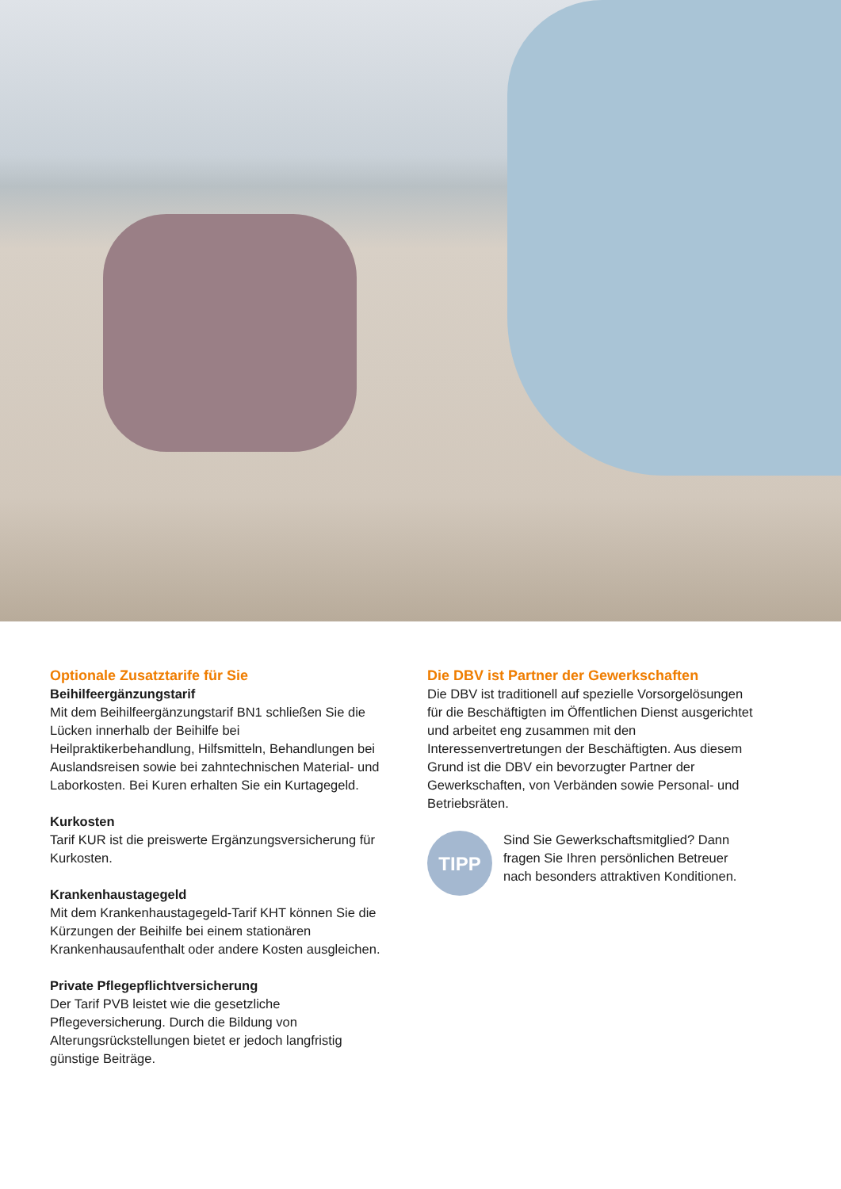Optionale Zusatztarife für Sie
Beihilfeergänzungstarif
Mit dem Beihilfeergänzungstarif BN1 schließen Sie die Lücken innerhalb der Beihilfe bei Heilpraktikerbehandlung, Hilfsmitteln, Behandlungen bei Auslandsreisen sowie bei zahntechnischen Material- und Laborkosten. Bei Kuren erhalten Sie ein Kurtagegeld.
Kurkosten
Tarif KUR ist die preiswerte Ergänzungsversicherung für Kurkosten.
Krankenhaustagegeld
Mit dem Krankenhaustagegeld-Tarif KHT können Sie die Kürzungen der Beihilfe bei einem stationären Krankenhausaufenthalt oder andere Kosten ausgleichen.
Private Pflegepflichtversicherung
Der Tarif PVB leistet wie die gesetzliche Pflegeversicherung. Durch die Bildung von Alterungsrückstellungen bietet er jedoch langfristig günstige Beiträge.
Die DBV ist Partner der Gewerkschaften
Die DBV ist traditionell auf spezielle Vorsorgelösungen für die Beschäftigten im Öffentlichen Dienst ausgerichtet und arbeitet eng zusammen mit den Interessenvertretungen der Beschäftigten. Aus diesem Grund ist die DBV ein bevorzugter Partner der Gewerkschaften, von Verbänden sowie Personal- und Betriebsräten.
TIPP
Sind Sie Gewerkschaftsmitglied? Dann fragen Sie Ihren persönlichen Betreuer nach besonders attraktiven Konditionen.